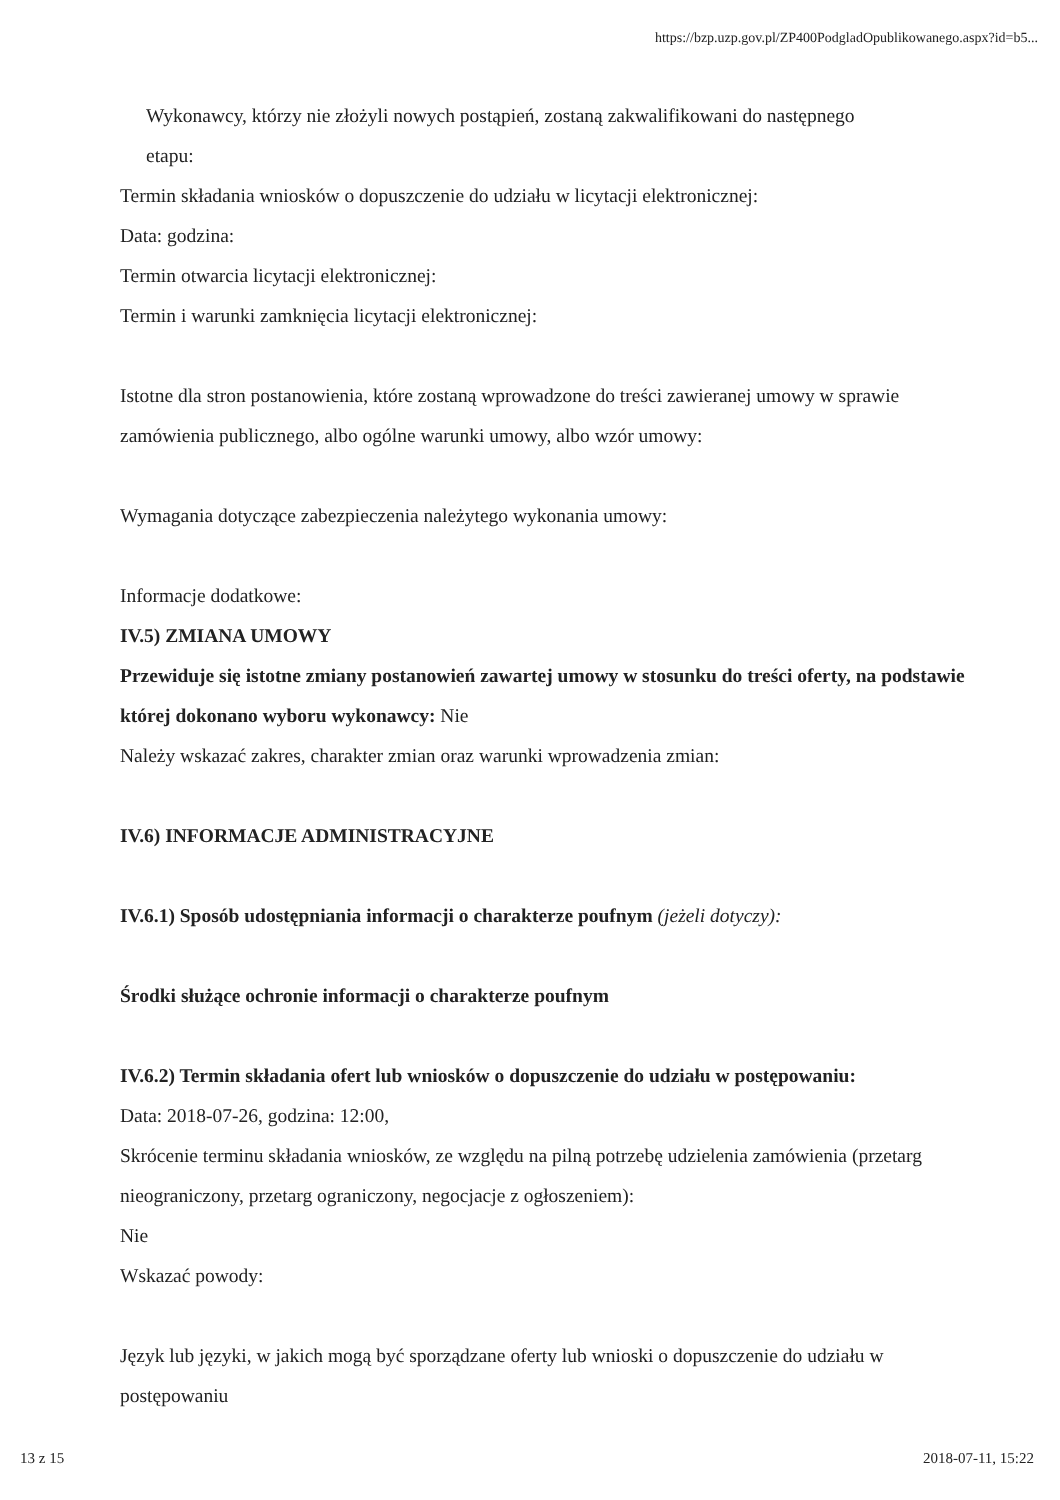https://bzp.uzp.gov.pl/ZP400PodgladOpublikowanego.aspx?id=b5...
Wykonawcy, którzy nie złożyli nowych postąpień, zostaną zakwalifikowani do następnego
etapu:
Termin składania wniosków o dopuszczenie do udziału w licytacji elektronicznej:
Data: godzina:
Termin otwarcia licytacji elektronicznej:
Termin i warunki zamknięcia licytacji elektronicznej:
Istotne dla stron postanowienia, które zostaną wprowadzone do treści zawieranej umowy w sprawie zamówienia publicznego, albo ogólne warunki umowy, albo wzór umowy:
Wymagania dotyczące zabezpieczenia należytego wykonania umowy:
Informacje dodatkowe:
IV.5) ZMIANA UMOWY
Przewiduje się istotne zmiany postanowień zawartej umowy w stosunku do treści oferty, na podstawie której dokonano wyboru wykonawcy: Nie
Należy wskazać zakres, charakter zmian oraz warunki wprowadzenia zmian:
IV.6) INFORMACJE ADMINISTRACYJNE
IV.6.1) Sposób udostępniania informacji o charakterze poufnym (jeżeli dotyczy):
Środki służące ochronie informacji o charakterze poufnym
IV.6.2) Termin składania ofert lub wniosków o dopuszczenie do udziału w postępowaniu:
Data: 2018-07-26, godzina: 12:00,
Skrócenie terminu składania wniosków, ze względu na pilną potrzebę udzielenia zamówienia (przetarg nieograniczony, przetarg ograniczony, negocjacje z ogłoszeniem):
Nie
Wskazać powody:
Język lub języki, w jakich mogą być sporządzane oferty lub wnioski o dopuszczenie do udziału w postępowaniu
13 z 15 2018-07-11, 15:22